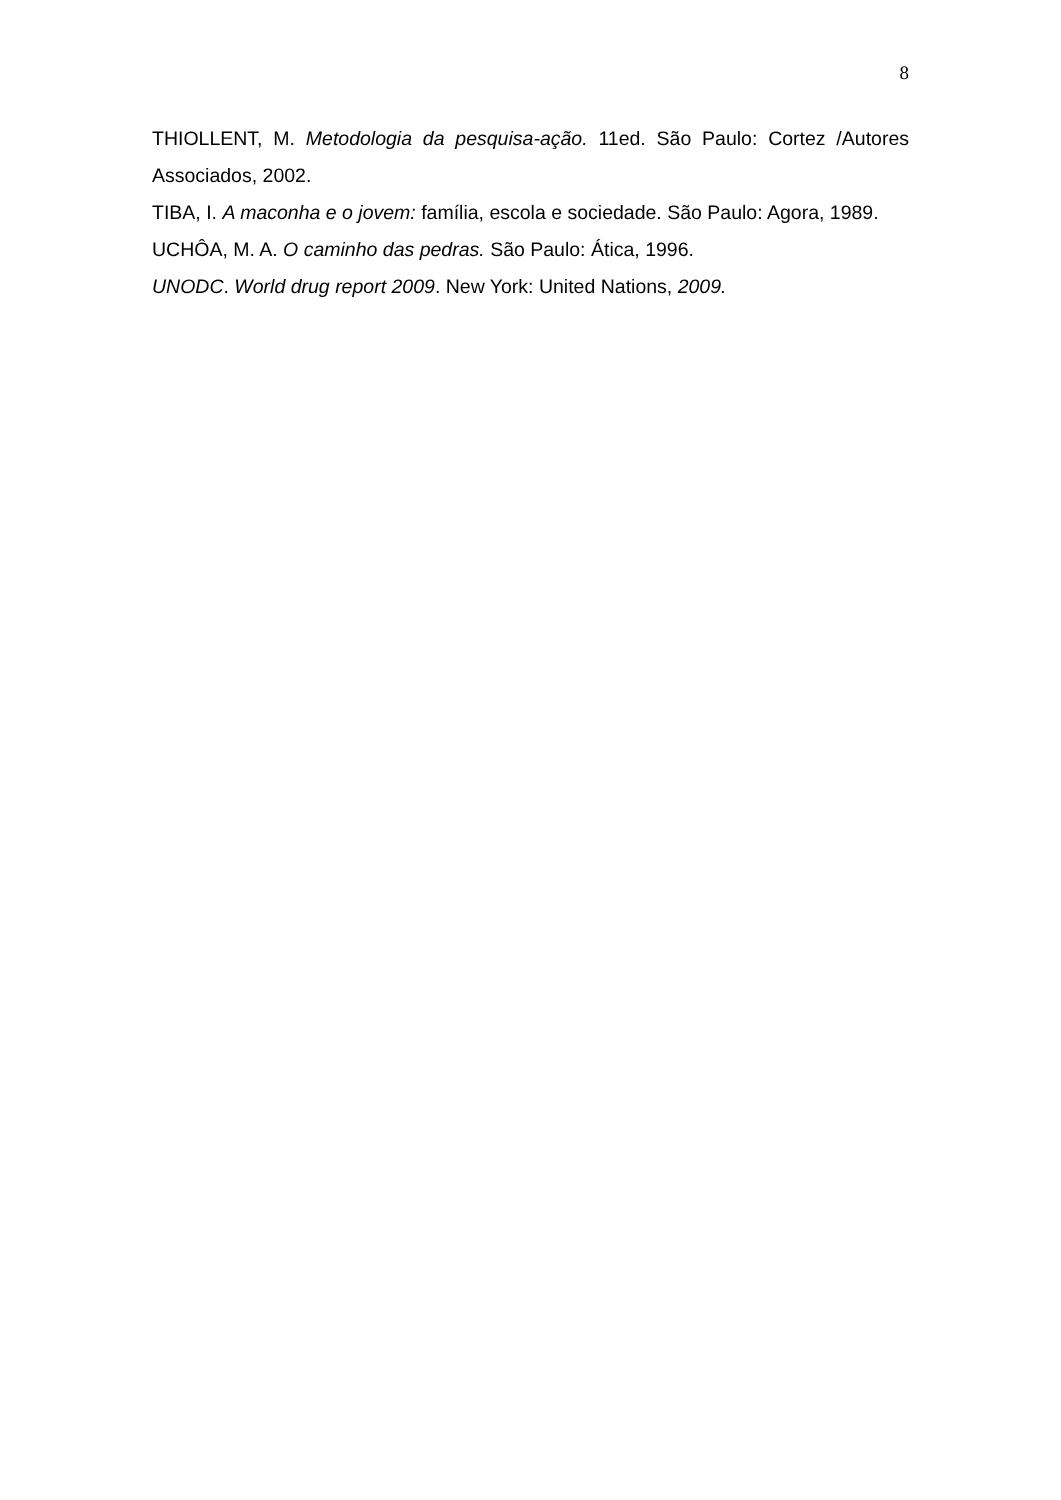8
THIOLLENT, M. Metodologia da pesquisa-ação. 11ed. São Paulo: Cortez /Autores Associados, 2002.
TIBA, I. A maconha e o jovem: família, escola e sociedade. São Paulo: Agora, 1989.
UCHÔA, M. A. O caminho das pedras. São Paulo: Ática, 1996.
UNODC. World drug report 2009. New York: United Nations, 2009.